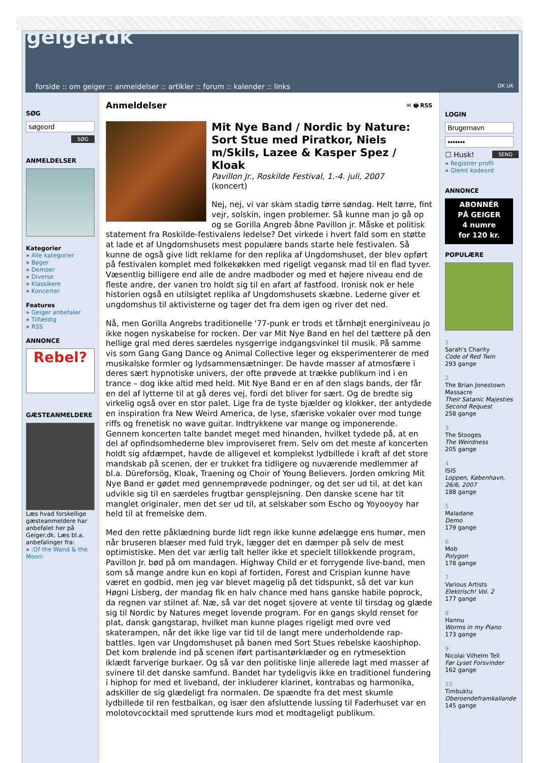geiger.dk
forside :: om geiger :: anmeldelser :: artikler :: forum :: kalender :: links
DK UK
SØG
SØG
ANMELDELSER
Kategorier
» Alle kategorier
» Bøger
» Demoer
» Diverse
» Klassikere
» Koncerter
Features
» Geiger anbefaler
» Tilfældig
» RSS
ANNONCE
Rebel?
GÆSTEANMELDERE
Læs hvad forskellige gæsteanmeldere har anbefalet her på Geiger.dk. Læs bl.a. anbefalinger fra:
» :Of the Wand & the Moon:
Anmeldelser ✉ 🖶 RSS
Mit Nye Band / Nordic by Nature: Sort Stue med Piratkor, Niels m/Skils, Lazee & Kasper Spez / Kloak
Pavillon Jr., Roskilde Festival, 1.-4. juli, 2007
(koncert)
Nej, nej, vi var skam stadig tørre søndag. Helt tørre, fint vejr, solskin, ingen problemer. Så kunne man jo gå op og se Gorilla Angreb åbne Pavillon jr. Måske et politisk statement fra Roskilde-festivalens ledelse? Det virkede i hvert fald som en støtte at lade et af Ungdomshusets mest populære bands starte hele festivalen. Så kunne de også give lidt reklame for den replika af Ungdomshuset, der blev opført på festivalen komplet med folkekøkken med rigeligt vegansk mad til en flad tyver. Væsentlig billigere end alle de andre madboder og med et højere niveau end de fleste andre, der vanen tro holdt sig til en afart af fastfood. Ironisk nok er hele historien også en utilsigtet replika af Ungdomshusets skæbne. Lederne giver et ungdomshus til aktivisterne og tager det fra dem igen og river det ned.
Nå, men Gorilla Angrebs traditionelle '77-punk er trods et tårnhøjt energiniveau jo ikke nogen nyskabelse for rocken. Der var Mit Nye Band en hel del tættere på den hellige gral med deres særdeles nysgerrige indgangsvinkel til musik. På samme vis som Gang Gang Dance og Animal Collective leger og eksperimenterer de med musikalske formler og lydsammensætninger. De havde masser af atmosfære i deres sært hypnotiske univers, der ofte prøvede at trække publikum ind i en trance – dog ikke altid med held. Mit Nye Band er en af den slags bands, der får en del af lytterne til at gå deres vej, fordi det bliver for sært. Og de bredte sig virkelig også over en stor palet. Lige fra de tyste bjælder og klokker, der antydede en inspiration fra New Weird America, de lyse, sfæriske vokaler over mod tunge riffs og frenetisk no wave guitar. Indtrykkene var mange og imponerende. Gennem koncerten talte bandet meget med hinanden, hvilket tydede på, at en del af opfindsomhederne blev improviseret frem. Selv om det meste af koncerten holdt sig afdæmpet, havde de alligevel et komplekst lydbillede i kraft af det store mandskab på scenen, der er trukket fra tidligere og nuværende medlemmer af bl.a. Düreforsög, Kloak, Traening og Choir of Young Believers. Jorden omkring Mit Nye Band er gødet med gennemprøvede podninger, og det ser ud til, at det kan udvikle sig til en særdeles frugtbar gensplejsning. Den danske scene har tit manglet originaler, men det ser ud til, at selskaber som Escho og Yoyooyoy har held til at fremelske dem.
Med den rette påklædning burde lidt regn ikke kunne ødelægge ens humør, men når bruseren blæser med fuld tryk, lægger det en dæmper på selv de mest optimistiske. Men det var ærlig talt heller ikke et specielt tillokkende program, Pavillon Jr. bød på om mandagen. Highway Child er et forrygende live-band, men som så mange andre kun en kopi af fortiden, Forest and Crispian kunne have været en godbid, men jeg var blevet magelig på det tidspunkt, så det var kun Høgni Lisberg, der mandag fik en halv chance med hans ganske habile poprock, da regnen var stilnet af. Næ, så var det noget sjovere at vente til tirsdag og glæde sig til Nordic by Natures meget lovende program. For en gangs skyld renset for plat, dansk gangstarap, hvilket man kunne plages rigeligt med ovre ved skaterampen, når det ikke lige var tid til de langt mere underholdende rap-battles. Igen var Ungdomshuset på banen med Sort Stues rebelske kaoshiphop. Det kom brølende ind på scenen iført partisantørklæder og en rytmesektion iklædt farverige burkaer. Og så var den politiske linje allerede lagt med masser af svinere til det danske samfund. Bandet har tydeligvis ikke en traditionel fundering i hiphop for med et liveband, der inkluderer klarinet, kontrabas og harmonika, adskiller de sig glædeligt fra normalen. De spændte fra det mest skumle lydbillede til ren festbalkan, og især den afsluttende lussing til Faderhuset var en molotovcocktail med spruttende kurs mod et modtageligt publikum.
LOGIN
☐ Husk! SEND
» Registrer profil
» Glemt kodeord
ANNONCE
ABONNÉR
PÅ GEIGER
4 numre
for 120 kr.
POPULÆRE
1
Sarah's Charity
Code of Red Twin
293 gange
2
The Brian Jonestown Massacre
Their Satanic Majesties Second Request
258 gange
3
The Stooges
The Weirdness
205 gange
4
ISIS
Loppen, København, 26/6, 2007
188 gange
5
Maladane
Demo
179 gange
6
Mob
Polygon
178 gange
7
Various Artists
Elektrisch! Vol. 2
177 gange
8
Hannu
Worms in my Piano
173 gange
9
Nicolai Vilhelm Tell
Før Lyset Forsvinder
162 gange
10
Timbuktu
Oberoendeframkallande
145 gange